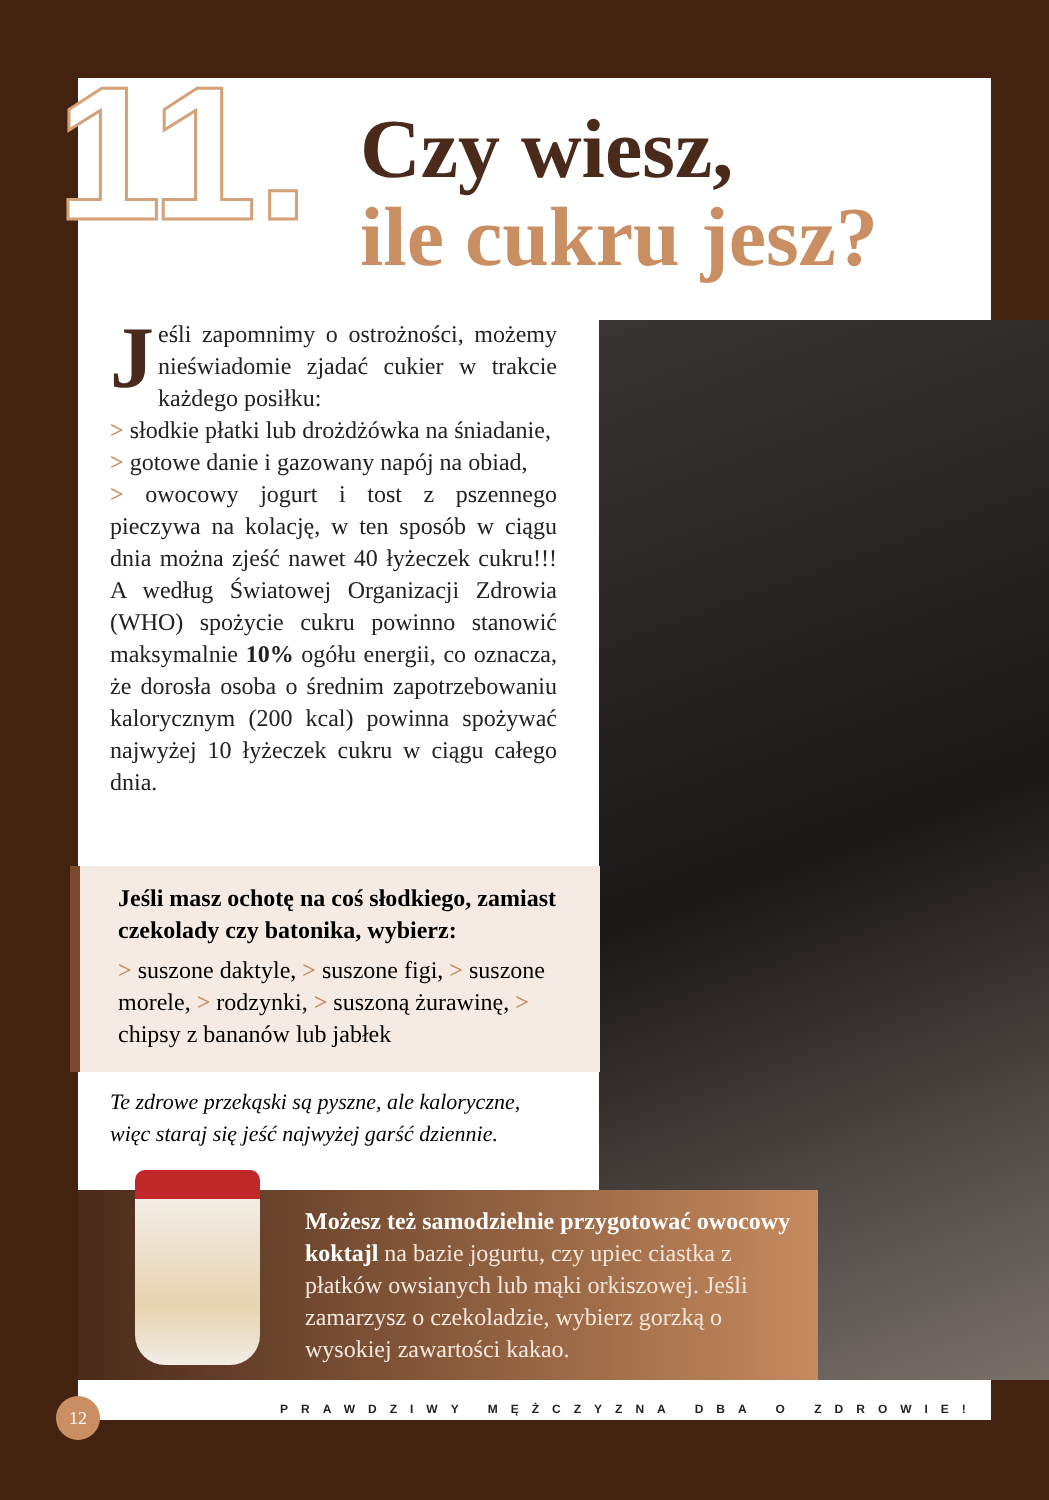11.
Czy wiesz,
ile cukru jesz?
Jeśli zapomnimy o ostrożności, możemy nieświadomie zjadać cukier w trakcie każdego posiłku:
> słodkie płatki lub drożdżówka na śniadanie,
> gotowe danie i gazowany napój na obiad,
> owocowy jogurt i tost z pszennego pieczywa na kolację, w ten sposób w ciągu dnia można zjeść nawet 40 łyżeczek cukru!!! A według Światowej Organizacji Zdrowia (WHO) spożycie cukru powinno stanowić maksymalnie 10% ogółu energii, co oznacza, że dorosła osoba o średnim zapotrzebowaniu kalorycznym (200 kcal) powinna spożywać najwyżej 10 łyżeczek cukru w ciągu całego dnia.
Jeśli masz ochotę na coś słodkiego, zamiast czekolady czy batonika, wybierz:
> suszone daktyle, > suszone figi, > suszone morele, > rodzynki, > suszoną żurawinę, > chipsy z bananów lub jabłek
Te zdrowe przekąski są pyszne, ale kaloryczne, więc staraj się jeść najwyżej garść dziennie.
Możesz też samodzielnie przygotować owocowy koktajl na bazie jogurtu, czy upiec ciastka z płatków owsianych lub mąki orkiszowej. Jeśli zamarzysz o czekoladzie, wybierz gorzką o wysokiej zawartości kakao.
12
PRAWDZIWY MĘŻCZYZNA DBA O ZDROWIE!